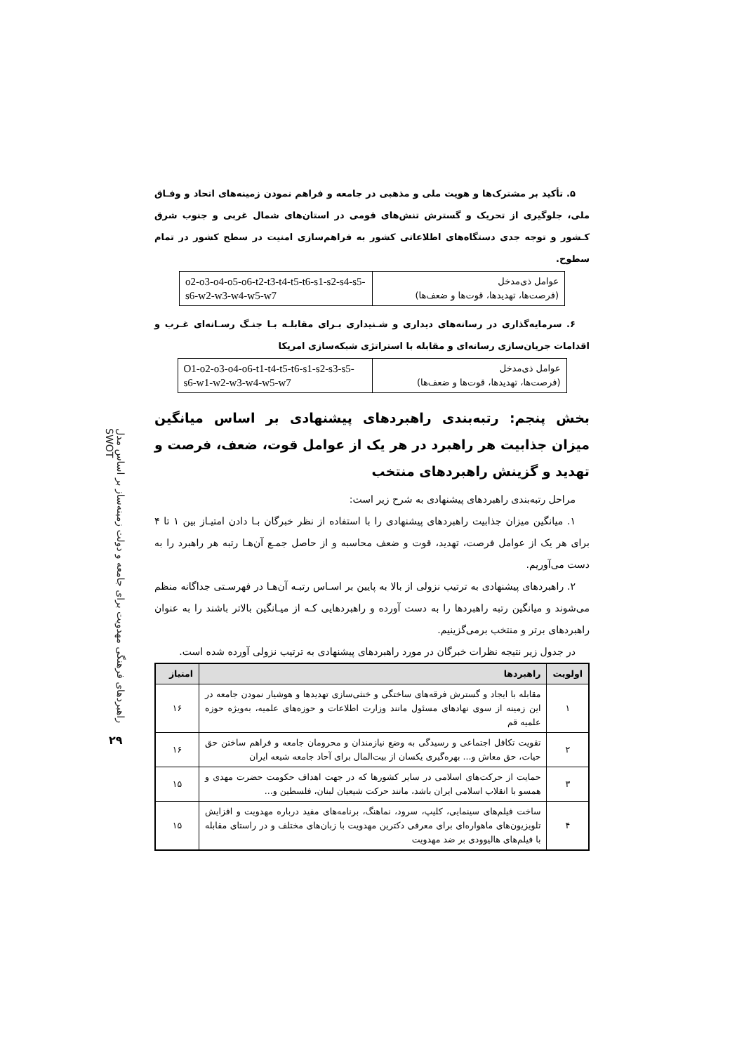راهبردهای فرهنگی مهدویت برای جامعه و دولت زمینه‌ساز بر اساس مدل SWOT
۲۹
۵. تأکید بر مشترک‌ها و هویت ملی و مذهبی در جامعه و فراهم نمودن زمینه‌های اتحاد و وفـاق ملی، جلوگیری از تحریک و گسترش تنش‌های قومی در استان‌های شمال غربی و جنوب شرق کـشور و توجه جدی دستگاه‌های اطلاعاتی کشور به فراهم‌سازی امنیت در سطح کشور در تمام سطوح.
| عوامل ذی‌مدخل (فرصت‌ها، تهدیدها، قوت‌ها و ضعف‌ها) | o2-o3-o4-o5-o6-t2-t3-t4-t5-t6-s1-s2-s4-s5-s6-w2-w3-w4-w5-w7 |
۶. سرمایه‌گذاری در رسانه‌های دیداری و شـنیداری بـرای مقابلـه بـا جنـگ رسـانه‌ای غـرب و اقدامات جریان‌سازی رسانه‌ای و مقابله با استراتژی شبکه‌سازی امریکا
| عوامل ذی‌مدخل (فرصت‌ها، تهدیدها، قوت‌ها و ضعف‌ها) | O1-o2-o3-o4-o6-t1-t4-t5-t6-s1-s2-s3-s5-s6-w1-w2-w3-w4-w5-w7 |
بخش پنجم: رتبه‌بندی راهبردهای پیشنهادی بر اساس میانگین میزان جذابیت هر راهبرد در هر یک از عوامل قوت، ضعف، فرصت و تهدید و گزینش راهبردهای منتخب
مراحل رتبه‌بندی راهبردهای پیشنهادی به شرح زیر است:
۱. میانگین میزان جذابیت راهبردهای پیشنهادی را با استفاده از نظر خبرگان بـا دادن امتیـاز بین ۱ تا ۴ برای هر یک از عوامل فرصت، تهدید، قوت و ضعف محاسبه و از حاصل جمـع آن‌هـا رتبه هر راهبرد را به دست می‌آوریم.
۲. راهبردهای پیشنهادی به ترتیب نزولی از بالا به پایین بر اسـاس رتبـه آن‌هـا در فهرسـتی جداگانه منظم می‌شوند و میانگین رتبه راهبردها را به دست آورده و راهبردهایی کـه از میـانگین بالاتر باشند را به عنوان راهبردهای برتر و منتخب برمی‌گزینیم.
در جدول زیر نتیجه نظرات خبرگان در مورد راهبردهای پیشنهادی به ترتیب نزولی آورده شده است.
| اولویت | راهبردها | امتیاز |
| --- | --- | --- |
| ۱ | مقابله با ایجاد و گسترش فرقه‌های ساختگی و خنثی‌سازی تهدیدها و هوشیار نمودن جامعه در این زمینه از سوی نهادهای مسئول مانند وزارت اطلاعات و حوزه‌های علمیه، به‌ویژه حوزه علمیه قم | ۱۶ |
| ۲ | تقویت تکافل اجتماعی و رسیدگی به وضع نیازمندان و محرومان جامعه و فراهم ساختن حق حیات، حق معاش و... بهره‌گیری یکسان از بیت‌المال برای آحاد جامعه شیعه ایران | ۱۶ |
| ۳ | حمایت از حرکت‌های اسلامی در سایر کشورها که در جهت اهداف حکومت حضرت مهدی‌ و همسو با انقلاب اسلامی ایران باشد، مانند حرکت شیعیان لبنان، فلسطین و... | ۱۵ |
| ۴ | ساخت فیلم‌های سینمایی، کلیپ، سرود، نماهنگ، برنامه‌های مفید درباره مهدویت و افزایش تلویزیون‌های ماهواره‌ای برای معرفی دکترین مهدویت با زبان‌های مختلف و در راستای مقابله با فیلم‌های هالیوودی بر ضد مهدویت | ۱۵ |